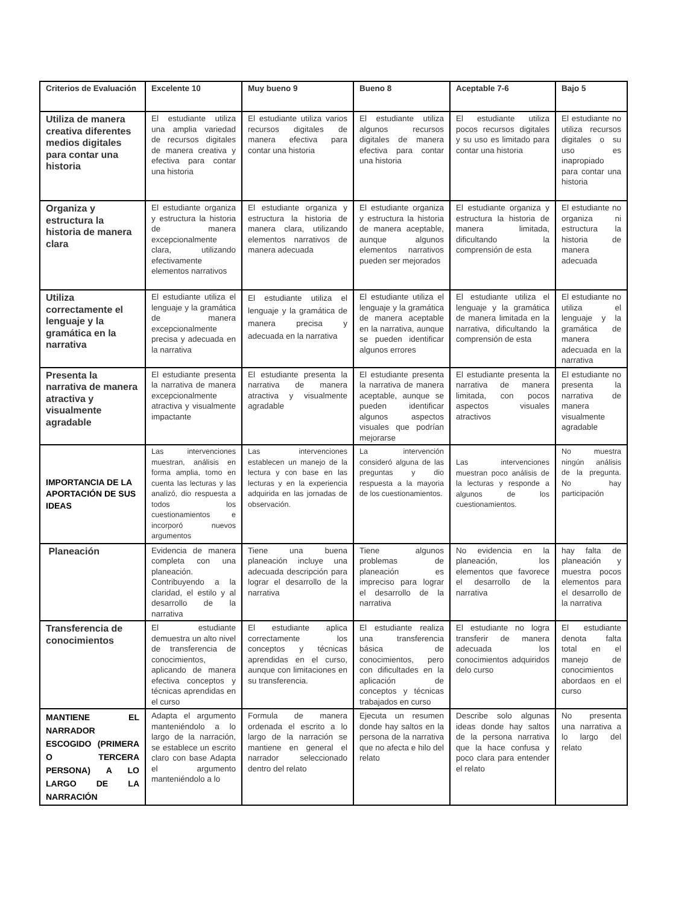| Criterios de Evaluación | Excelente 10 | Muy bueno 9 | Bueno 8 | Aceptable 7-6 | Bajo 5 |
| --- | --- | --- | --- | --- | --- |
| Utiliza de manera creativa diferentes medios digitales para contar una historia | El estudiante utiliza una amplia variedad de recursos digitales de manera creativa y efectiva para contar una historia | El estudiante utiliza varios recursos digitales de manera efectiva para contar una historia | El estudiante utiliza algunos recursos digitales de manera efectiva para contar una historia | El estudiante utiliza pocos recursos digitales y su uso es limitado para contar una historia | El estudiante no utiliza recursos digitales o su uso es inapropiado para contar una historia |
| Organiza y estructura la historia de manera clara | El estudiante organiza y estructura la historia de manera excepcionalmente clara, utilizando efectivamente elementos narrativos | El estudiante organiza y estructura la historia de manera clara, utilizando elementos narrativos de manera adecuada | El estudiante organiza y estructura la historia de manera aceptable, aunque algunos elementos narrativos pueden ser mejorados | El estudiante organiza y estructura la historia de manera limitada, dificultando la comprensión de esta | El estudiante no organiza ni estructura la historia de manera adecuada |
| Utiliza correctamente el lenguaje y la gramática en la narrativa | El estudiante utiliza el lenguaje y la gramática de manera excepcionalmente precisa y adecuada en la narrativa | El estudiante utiliza el lenguaje y la gramática de manera precisa y adecuada en la narrativa | El estudiante utiliza el lenguaje y la gramática de manera aceptable en la narrativa, aunque se pueden identificar algunos errores | El estudiante utiliza el lenguaje y la gramática de manera limitada en la narrativa, dificultando la comprensión de esta | El estudiante no utiliza el lenguaje y la gramática de manera adecuada en la narrativa |
| Presenta la narrativa de manera atractiva y visualmente agradable | El estudiante presenta la narrativa de manera excepcionalmente atractiva y visualmente impactante | El estudiante presenta la narrativa de manera atractiva y visualmente agradable | El estudiante presenta la narrativa de manera aceptable, aunque se pueden identificar algunos aspectos visuales que podrían mejorarse | El estudiante presenta la narrativa de manera limitada, con pocos aspectos visuales atractivos | El estudiante no presenta la narrativa de manera visualmente agradable |
| IMPORTANCIA DE LA APORTACIÓN DE SUS IDEAS | Las intervenciones muestran, análisis en forma amplia, tomo en cuenta las lecturas y las analizó, dio respuesta a todos los cuestionamientos e incorporó nuevos argumentos | Las intervenciones establecen un manejo de la lectura y con base en las lecturas y en la experiencia adquirida en las jornadas de observación. | La intervención consideró alguna de las preguntas y dio respuesta a la mayoria de los cuestionamientos. | Las intervenciones muestran poco análisis de la lecturas y responde a algunos de los cuestionamientos. | No muestra ningún análisis de la pregunta. No hay participación |
| Planeación | Evidencia de manera completa con una planeación. Contribuyendo a la claridad, el estilo y al desarrollo de la narrativa | Tiene una buena planeación incluye una adecuada descripción para lograr el desarrollo de la narrativa | Tiene algunos problemas de planeación es impreciso para lograr el desarrollo de la narrativa | No evidencia en la planeación, los elementos que favorece el desarrollo de la narrativa | hay falta de planeación y muestra pocos elementos para el desarrollo de la narrativa |
| Transferencia de conocimientos | El estudiante demuestra un alto nivel de transferencia de conocimientos, aplicando de manera efectiva conceptos y técnicas aprendidas en el curso | El estudiante aplica correctamente los conceptos y técnicas aprendidas en el curso, aunque con limitaciones en su transferencia. | El estudiante realiza una transferencia básica de conocimientos, pero con dificultades en la aplicación de conceptos y técnicas trabajados en curso | El estudiante no logra transferir de manera adecuada los conocimientos adquiridos delo curso | El estudiante denota falta total en el manejo de conocimientos abordaos en el curso |
| MANTIENE EL NARRADOR ESCOGIDO (PRIMERA O TERCERA PERSONA) A LO LARGO DE LA NARRACIÓN | Adapta el argumento manteniéndolo a lo largo de la narración, se establece un escrito claro con base Adapta el argumento manteniéndolo a lo | Formula de manera ordenada el escrito a lo largo de la narración se mantiene en general el narrador seleccionado dentro del relato | Ejecuta un resumen donde hay saltos en la persona de la narrativa que no afecta e hilo del relato | Describe solo algunas ideas donde hay saltos de la persona narrativa que la hace confusa y poco clara para entender el relato | No presenta una narrativa a lo largo del relato |